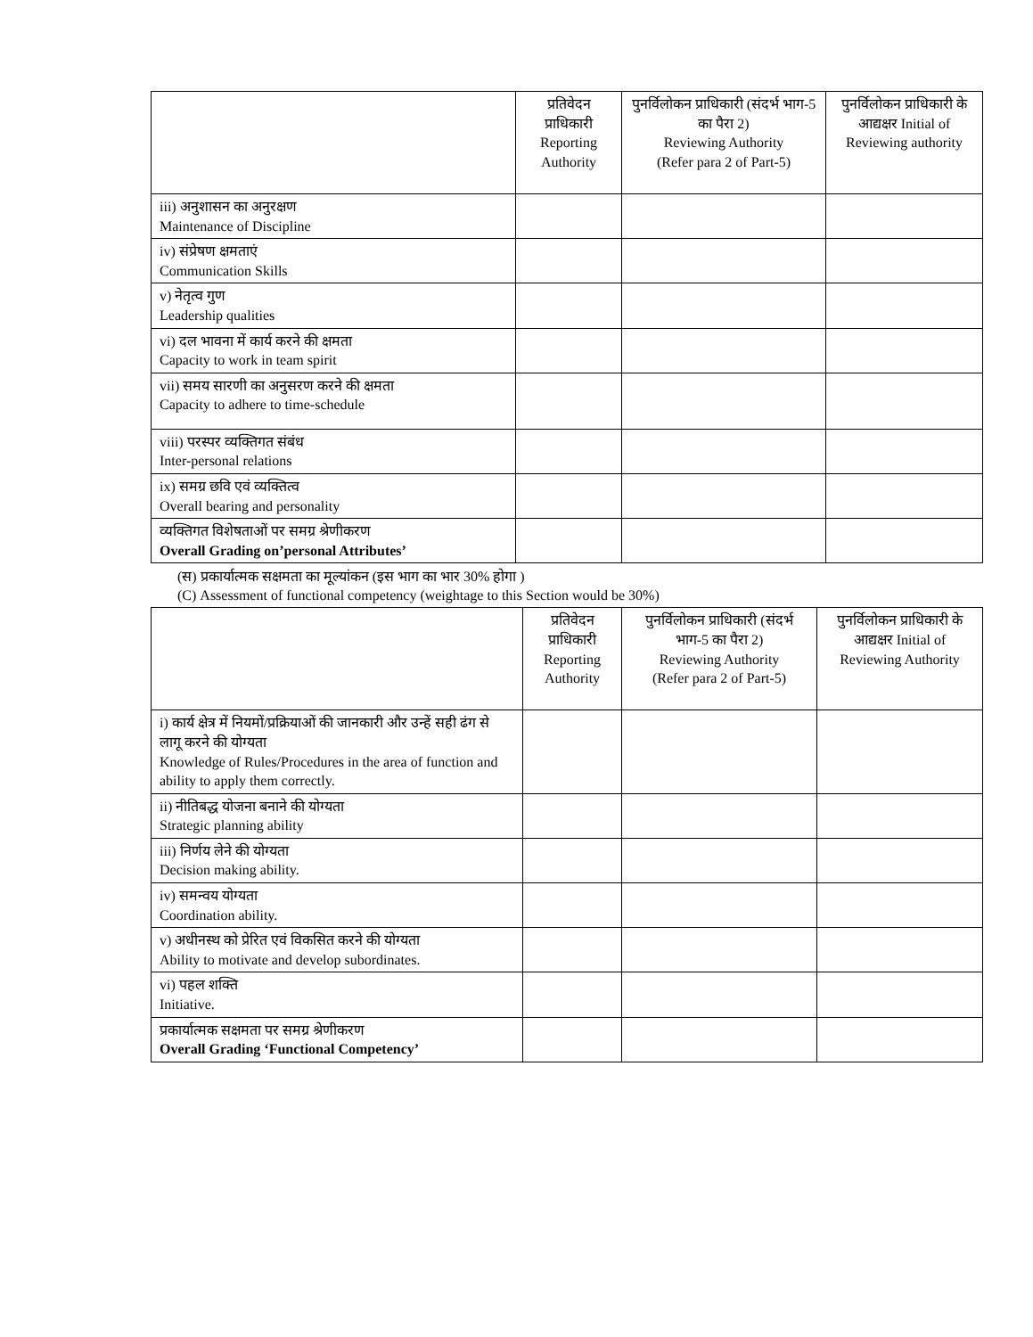| | प्रतिवेदन प्राधिकारी Reporting Authority | पुनर्विलोकन प्राधिकारी (संदर्भ भाग-5 का पैरा 2) Reviewing Authority (Refer para 2 of Part-5) | पुनर्विलोकन प्राधिकारी के आद्यक्षर Initial of Reviewing authority |
| --- | --- | --- | --- |
| iii) अनुशासन का अनुरक्षण Maintenance of Discipline | | | |
| iv) संप्रेषण क्षमताएं Communication Skills | | | |
| v) नेतृत्व गुण Leadership qualities | | | |
| vi) दल भावना में कार्य करने की क्षमता Capacity to work in team spirit | | | |
| vii) समय सारणी का अनुसरण करने की क्षमता Capacity to adhere to time-schedule | | | |
| viii) परस्पर व्यक्तिगत संबंध Inter-personal relations | | | |
| ix) समग्र छवि एवं व्यक्तित्व Overall bearing and personality | | | |
| व्यक्तिगत विशेषताओं पर समग्र श्रेणीकरण Overall Grading on’personal Attributes’ | | | |
(स) प्रकार्यात्मक सक्षमता का मूल्यांकन (इस भाग का भार 30% होगा )
(C) Assessment of functional competency (weightage to this Section would be 30%)
| | प्रतिवेदन प्राधिकारी Reporting Authority | पुनर्विलोकन प्राधिकारी (संदर्भ भाग-5 का पैरा 2) Reviewing Authority (Refer para 2 of Part-5) | पुनर्विलोकन प्राधिकारी के आद्यक्षर Initial of Reviewing Authority |
| --- | --- | --- | --- |
| i) कार्य क्षेत्र में नियमों/प्रक्रियाओं की जानकारी और उन्हें सही ढंग से लागू करने की योग्यता Knowledge of Rules/Procedures in the area of function and ability to apply them correctly. | | | |
| ii) नीतिबद्ध योजना बनाने की योग्यता Strategic planning ability | | | |
| iii) निर्णय लेने की योग्यता Decision making ability. | | | |
| iv) समन्वय योग्यता Coordination ability. | | | |
| v) अधीनस्थ को प्रेरित एवं विकसित करने की योग्यता Ability to motivate and develop subordinates. | | | |
| vi) पहल शक्ति Initiative. | | | |
| प्रकार्यात्मक सक्षमता पर समग्र श्रेणीकरण Overall Grading ‘Functional Competency’ | | | |